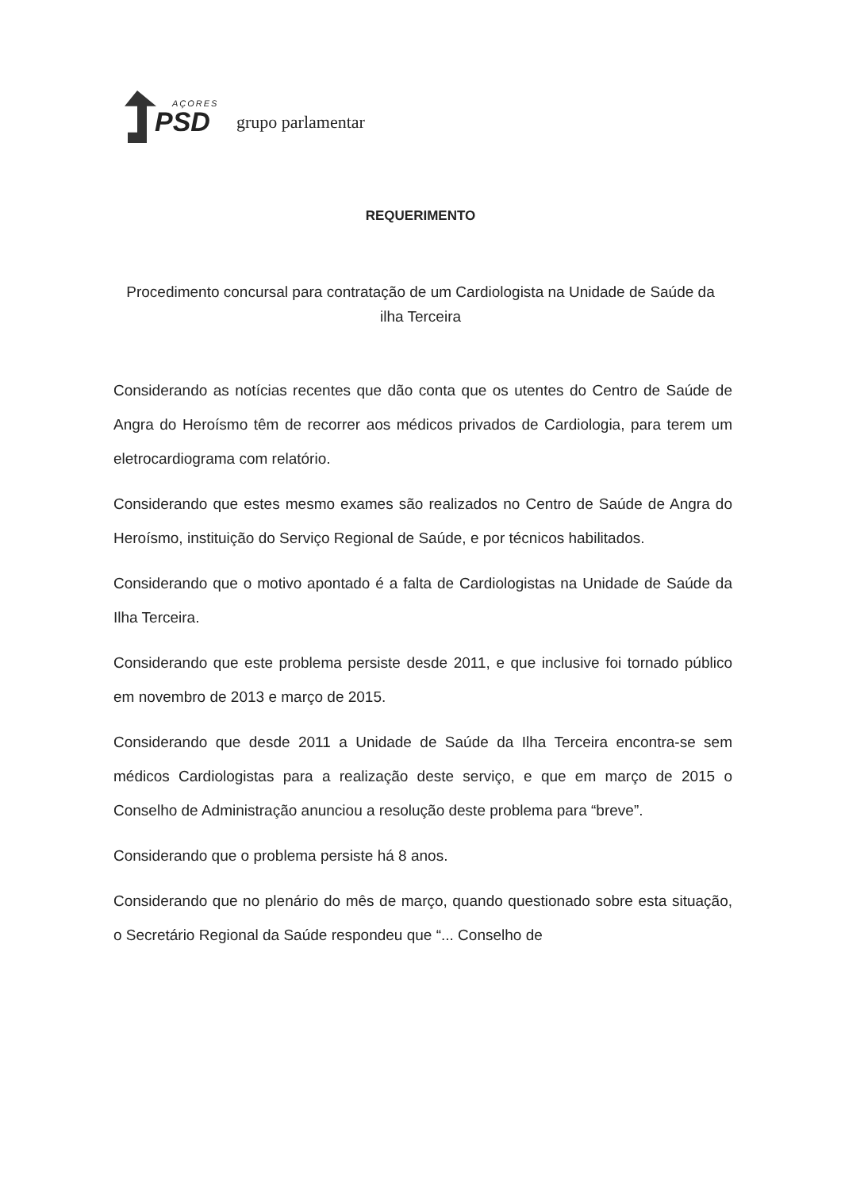AÇORES
PSD
grupo parlamentar
REQUERIMENTO
Procedimento concursal para contratação de um Cardiologista na Unidade de Saúde da ilha Terceira
Considerando as notícias recentes que dão conta que os utentes do Centro de Saúde de Angra do Heroísmo têm de recorrer aos médicos privados de Cardiologia, para terem um eletrocardiograma com relatório.
Considerando que estes mesmo exames são realizados no Centro de Saúde de Angra do Heroísmo, instituição do Serviço Regional de Saúde, e por técnicos habilitados.
Considerando que o motivo apontado é a falta de Cardiologistas na Unidade de Saúde da Ilha Terceira.
Considerando que este problema persiste desde 2011, e que inclusive foi tornado público em novembro de 2013 e março de 2015.
Considerando que desde 2011 a Unidade de Saúde da Ilha Terceira encontra-se sem médicos Cardiologistas para a realização deste serviço, e que em março de 2015 o Conselho de Administração anunciou a resolução deste problema para “breve”.
Considerando que o problema persiste há 8 anos.
Considerando que no plenário do mês de março, quando questionado sobre esta situação, o Secretário Regional da Saúde respondeu que “... Conselho de